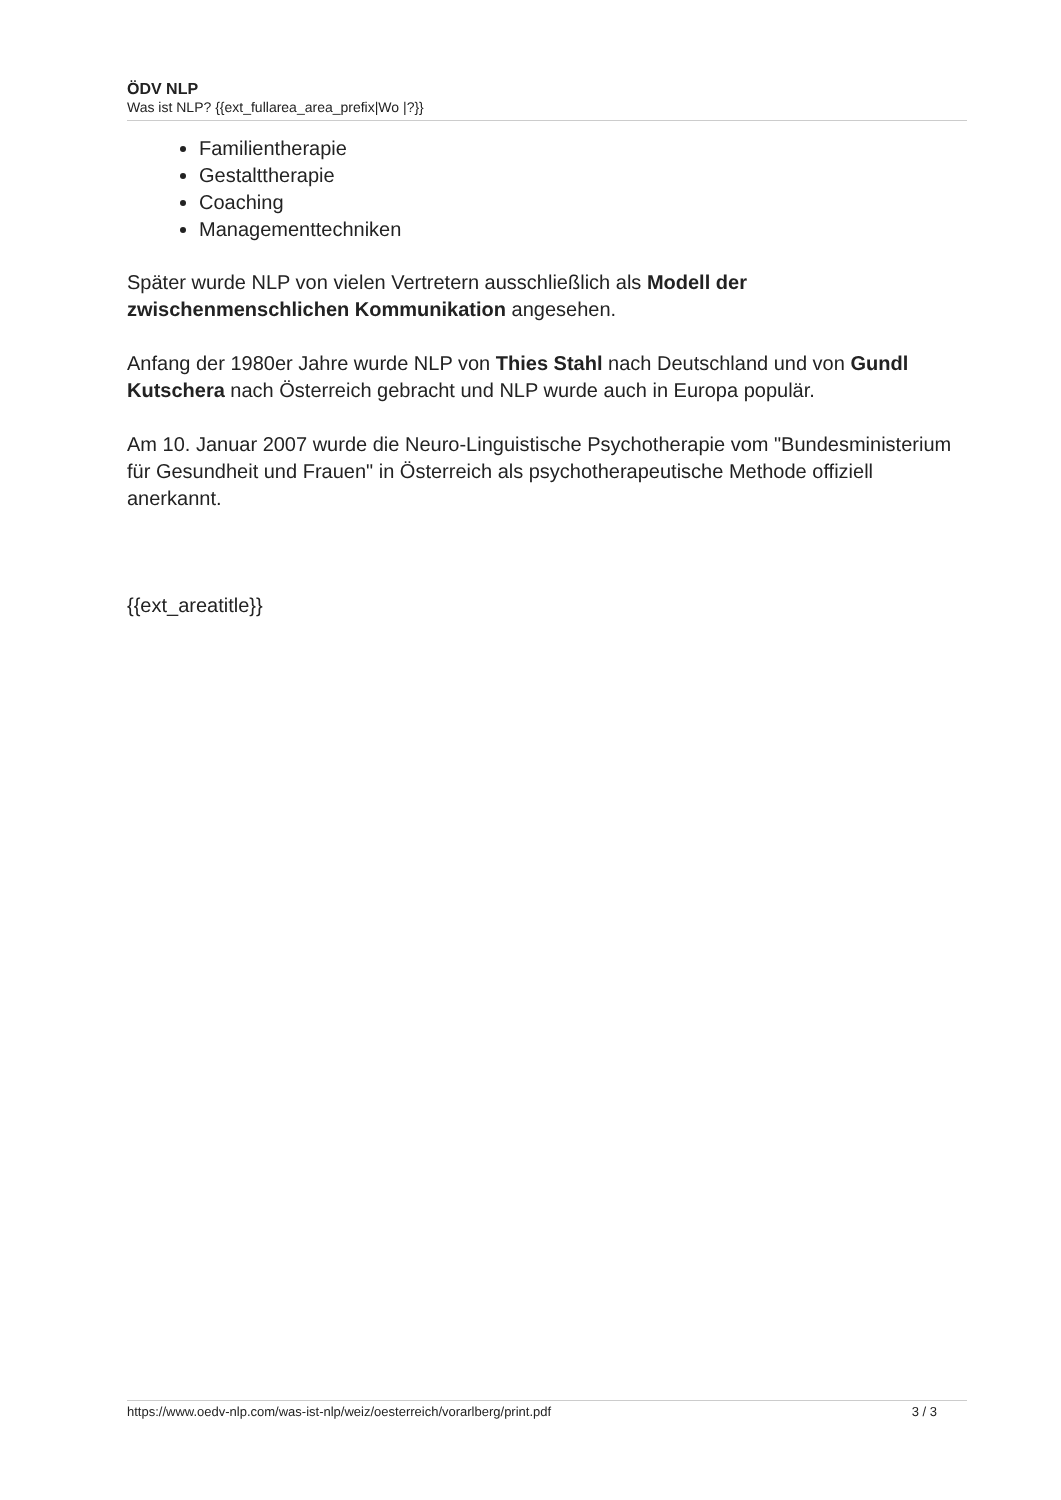ÖDV NLP
Was ist NLP? {{ext_fullarea_area_prefix|Wo |?}}
Familientherapie
Gestalttherapie
Coaching
Managementtechniken
Später wurde NLP von vielen Vertretern ausschließlich als Modell der zwischenmenschlichen Kommunikation angesehen.
Anfang der 1980er Jahre wurde NLP von Thies Stahl nach Deutschland und von Gundl Kutschera nach Österreich gebracht und NLP wurde auch in Europa populär.
Am 10. Januar 2007 wurde die Neuro-Linguistische Psychotherapie vom "Bundesministerium für Gesundheit und Frauen" in Österreich als psychotherapeutische Methode offiziell anerkannt.
{{ext_areatitle}}
https://www.oedv-nlp.com/was-ist-nlp/weiz/oesterreich/vorarlberg/print.pdf 3 / 3